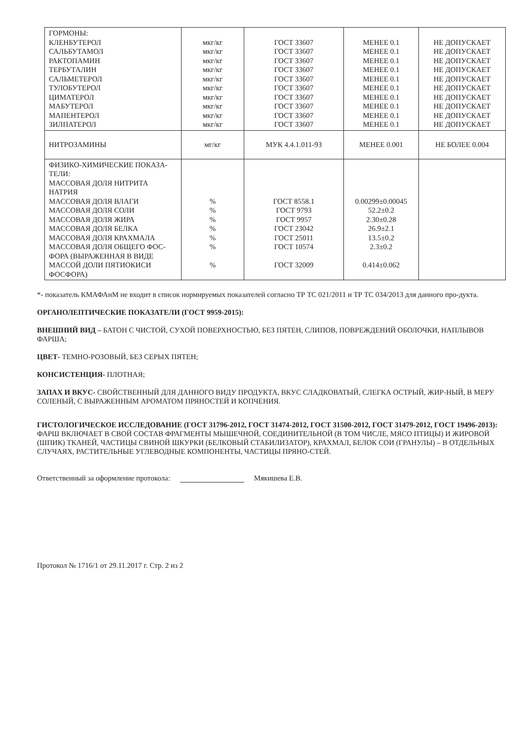| ГОРМОНЫ: КЛЕНБУТЕРОЛ САЛЬБУТАМОЛ РАКТОПАМИН ТЕРБУТАЛИН САЛЬМЕТЕРОЛ ТУЛОБУТЕРОЛ ЦИМАТЕРОЛ МАБУТЕРОЛ МАПЕНТЕРОЛ ЗИЛПАТЕРОЛ | мкг/кг мкг/кг мкг/кг мкг/кг мкг/кг мкг/кг мкг/кг мкг/кг мкг/кг мкг/кг | ГОСТ 33607 ГОСТ 33607 ГОСТ 33607 ГОСТ 33607 ГОСТ 33607 ГОСТ 33607 ГОСТ 33607 ГОСТ 33607 ГОСТ 33607 ГОСТ 33607 | МЕНЕЕ 0.1 МЕНЕЕ 0.1 МЕНЕЕ 0.1 МЕНЕЕ 0.1 МЕНЕЕ 0.1 МЕНЕЕ 0.1 МЕНЕЕ 0.1 МЕНЕЕ 0.1 МЕНЕЕ 0.1 МЕНЕЕ 0.1 | НЕ ДОПУСКАЕТ НЕ ДОПУСКАЕТ НЕ ДОПУСКАЕТ НЕ ДОПУСКАЕТ НЕ ДОПУСКАЕТ НЕ ДОПУСКАЕТ НЕ ДОПУСКАЕТ НЕ ДОПУСКАЕТ НЕ ДОПУСКАЕТ НЕ ДОПУСКАЕТ |
| НИТРОЗАМИНЫ | мг/кг | МУК 4.4.1.011-93 | МЕНЕЕ 0.001 | НЕ БОЛЕЕ 0.004 |
| ФИЗИКО-ХИМИЧЕСКИЕ ПОКАЗА-ТЕЛИ: МАССОВАЯ ДОЛЯ НИТРИТА НАТРИЯ МАССОВАЯ ДОЛЯ ВЛАГИ МАССОВАЯ ДОЛЯ СОЛИ МАССОВАЯ ДОЛЯ ЖИРА МАССОВАЯ ДОЛЯ БЕЛКА МАССОВАЯ ДОЛЯ КРАХМАЛА МАССОВАЯ ДОЛЯ ОБЩЕГО ФОС-ФОРА (ВЫРАЖЕННАЯ В ВИДЕ МАССОЙ ДОЛИ ПЯТИОКИСИ ФОСФОРА) | % % % % % % % | ГОСТ 8558.1 ГОСТ 9793 ГОСТ 9957 ГОСТ 23042 ГОСТ 25011 ГОСТ 10574 ГОСТ 32009 | 0.00299±0.00045 52.2±0.2 2.30±0.28 26.9±2.1 13.5±0.2 2.3±0.2 0.414±0.062 | |
*- показатель КМАФАнМ не входит в список нормируемых показателей согласно ТР ТС 021/2011 и ТР ТС 034/2013 для данного про-дукта.
ОРГАНОЛЕПТИЧЕСКИЕ ПОКАЗАТЕЛИ (ГОСТ 9959-2015):
ВНЕШНИЙ ВИД – БАТОН С ЧИСТОЙ, СУХОЙ ПОВЕРХНОСТЬЮ, БЕЗ ПЯТЕН, СЛИПОВ, ПОВРЕЖДЕНИЙ ОБОЛОЧКИ, НАПЛЫВОВ ФАРША;
ЦВЕТ- ТЕМНО-РОЗОВЫЙ, БЕЗ СЕРЫХ ПЯТЕН;
КОНСИСТЕНЦИЯ- ПЛОТНАЯ;
ЗАПАХ И ВКУС- СВОЙСТВЕННЫЙ ДЛЯ ДАННОГО ВИДУ ПРОДУКТА, ВКУС СЛАДКОВАТЫЙ, СЛЕГКА ОСТРЫЙ, ЖИР-НЫЙ, В МЕРУ СОЛЕНЫЙ, С ВЫРАЖЕННЫМ АРОМАТОМ ПРЯНОСТЕЙ И КОПЧЕНИЯ.
ГИСТОЛОГИЧЕСКОЕ ИССЛЕДОВАНИЕ (ГОСТ 31796-2012, ГОСТ 31474-2012, ГОСТ 31500-2012, ГОСТ 31479-2012, ГОСТ 19496-2013): ФАРШ ВКЛЮЧАЕТ В СВОЙ СОСТАВ ФРАГМЕНТЫ МЫШЕЧНОЙ, СОЕДИНИТЕЛЬНОЙ (В ТОМ ЧИСЛЕ, МЯСО ПТИЦЫ) И ЖИРОВОЙ (ШПИК) ТКАНЕЙ, ЧАСТИЦЫ СВИНОЙ ШКУРКИ (БЕЛКОВЫЙ СТАБИЛИЗАТОР), КРАХМАЛ, БЕЛОК СОИ (ГРАНУЛЫ) – В ОТДЕЛЬНЫХ СЛУЧАЯХ, РАСТИТЕЛЬНЫЕ УГЛЕВОДНЫЕ КОМПОНЕНТЫ, ЧАСТИЦЫ ПРЯНО-СТЕЙ.
Ответственный за оформление протокола: Мякишева Е.В.
Протокол № 1716/1 от 29.11.2017 г. Стр. 2 из 2